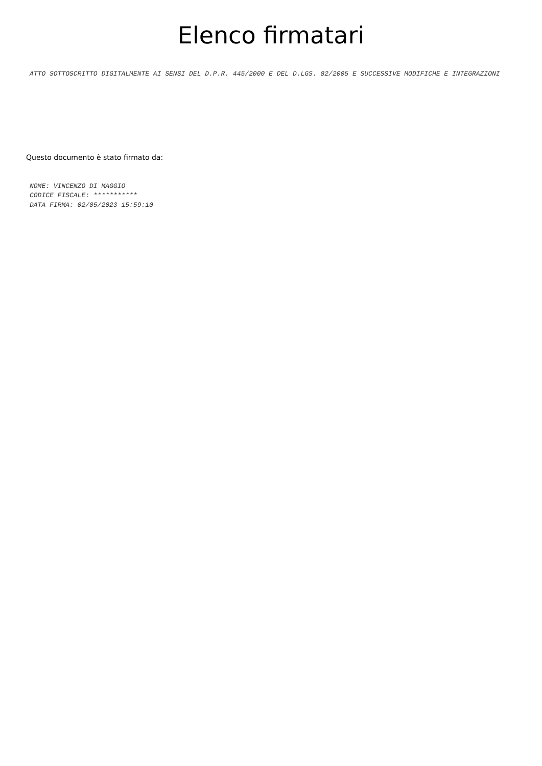Elenco firmatari
ATTO SOTTOSCRITTO DIGITALMENTE AI SENSI DEL D.P.R. 445/2000 E DEL D.LGS. 82/2005 E SUCCESSIVE MODIFICHE E INTEGRAZIONI
Questo documento è stato firmato da:
NOME: VINCENZO DI MAGGIO
CODICE FISCALE: ***********
DATA FIRMA: 02/05/2023 15:59:10